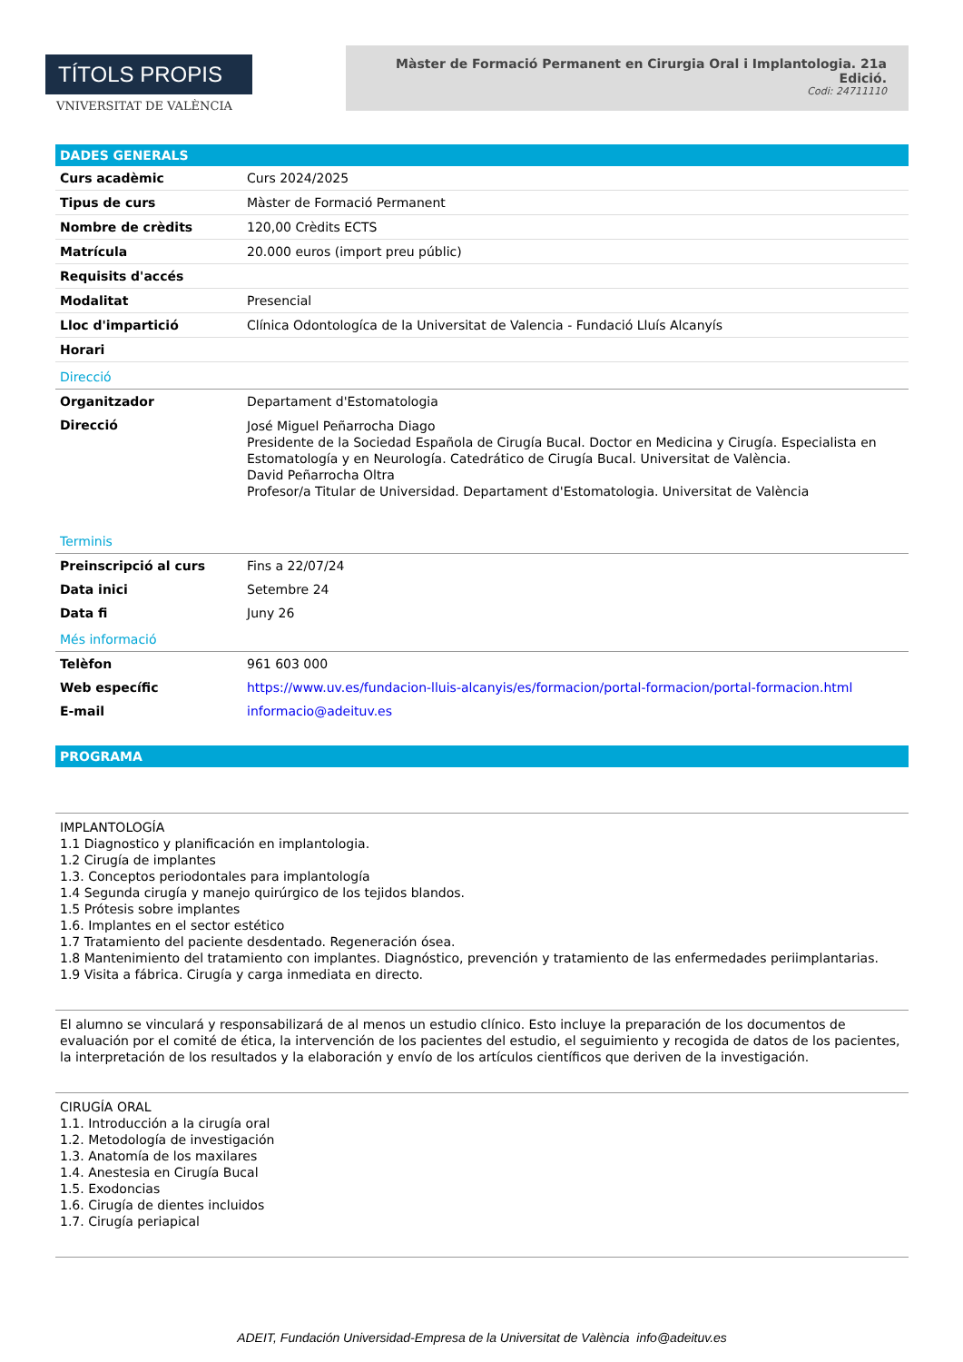TÍTOLS PROPIS
VNIVERSITAT DE VALÈNCIA
Màster de Formació Permanent en Cirurgia Oral i Implantologia. 21a Edició.
Codi: 24711110
DADES GENERALS
| Curs acadèmic | Curs 2024/2025 |
| Tipus de curs | Màster de Formació Permanent |
| Nombre de crèdits | 120,00 Crèdits ECTS |
| Matrícula | 20.000 euros (import preu públic) |
| Requisits d'accés | |
| Modalitat | Presencial |
| Lloc d'impartició | Clínica Odontologíca de la Universitat de Valencia - Fundació Lluís Alcanyís |
| Horari | |
| Direcció | |
| Organitzador | Departament d'Estomatologia |
| Direcció | José Miguel Peñarrocha Diago Presidente de la Sociedad Española de Cirugía Bucal. Doctor en Medicina y Cirugía. Especialista en Estomatología y en Neurología. Catedrático de Cirugía Bucal. Universitat de València. David Peñarrocha Oltra Profesor/a Titular de Universidad. Departament d'Estomatologia. Universitat de València |
| Terminis | |
| Preinscripció al curs | Fins a 22/07/24 |
| Data inici | Setembre 24 |
| Data fi | Juny 26 |
| Més informació | |
| Telèfon | 961 603 000 |
| Web específic | https://www.uv.es/fundacion-lluis-alcanyis/es/formacion/portal-formacion/portal-formacion.html |
| E-mail | informacio@adeituv.es |
PROGRAMA
IMPLANTOLOGÍA
1.1 Diagnostico y planificación en implantologia.
1.2 Cirugía de implantes
1.3. Conceptos periodontales para implantología
1.4 Segunda cirugía y manejo quirúrgico de los tejidos blandos.
1.5 Prótesis sobre implantes
1.6. Implantes en el sector estético
1.7 Tratamiento del paciente desdentado. Regeneración ósea.
1.8 Mantenimiento del tratamiento con implantes. Diagnóstico, prevención y tratamiento de las enfermedades periimplantarias.
1.9 Visita a fábrica. Cirugía y carga inmediata en directo.
El alumno se vinculará y responsabilizará de al menos un estudio clínico. Esto incluye la preparación de los documentos de evaluación por el comité de ética, la intervención de los pacientes del estudio, el seguimiento y recogida de datos de los pacientes, la interpretación de los resultados y la elaboración y envío de los artículos científicos que deriven de la investigación.
CIRUGÍA ORAL
1.1. Introducción a la cirugía oral
1.2. Metodología de investigación
1.3. Anatomía de los maxilares
1.4. Anestesia en Cirugía Bucal
1.5. Exodoncias
1.6. Cirugía de dientes incluidos
1.7. Cirugía periapical
ADEIT, Fundación Universidad-Empresa de la Universitat de València info@adeituv.es